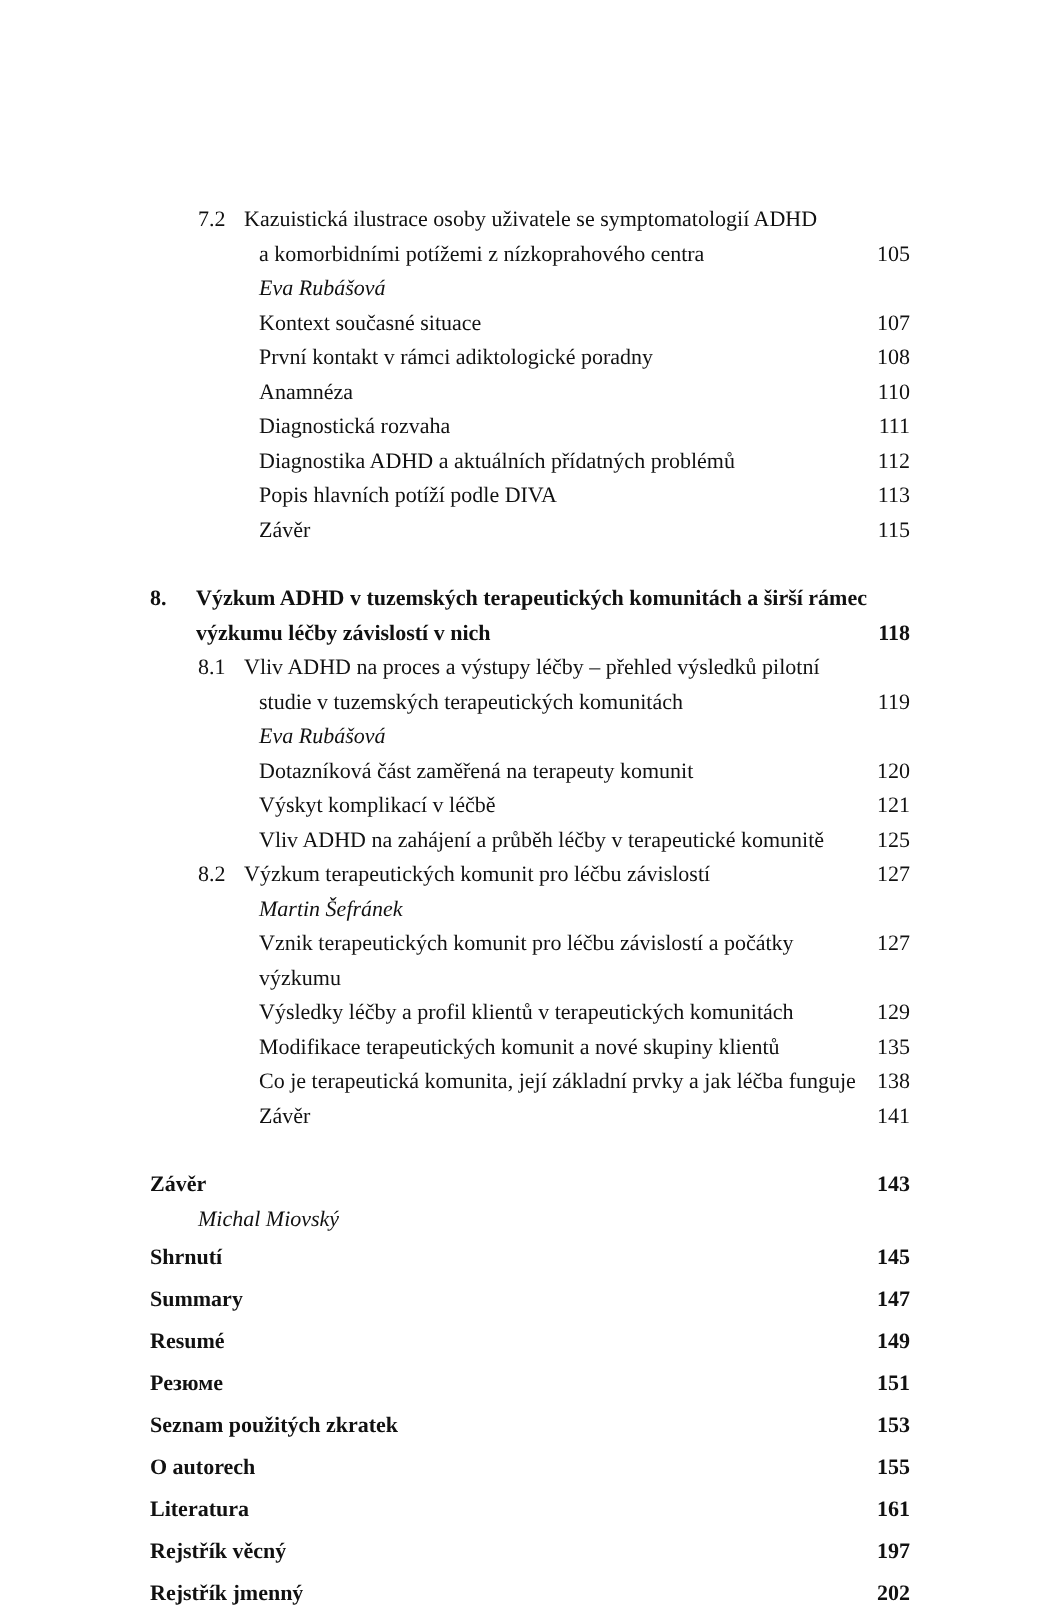7.2 Kazuistická ilustrace osoby uživatele se symptomatologií ADHD
a komorbidními potížemi z nízkoprahového centra 105
Eva Rubášová
Kontext současné situace 107
První kontakt v rámci adiktologické poradny 108
Anamnéza 110
Diagnostická rozvaha 111
Diagnostika ADHD a aktuálních přídatných problémů 112
Popis hlavních potíží podle DIVA 113
Závěr 115
8. Výzkum ADHD v tuzemských terapeutických komunitách a širší rámec
výzkumu léčby závislostí v nich 118
8.1 Vliv ADHD na proces a výstupy léčby – přehled výsledků pilotní
studie v tuzemských terapeutických komunitách 119
Eva Rubášová
Dotazníková část zaměřená na terapeuty komunit 120
Výskyt komplikací v léčbě 121
Vliv ADHD na zahájení a průběh léčby v terapeutické komunitě 125
8.2 Výzkum terapeutických komunit pro léčbu závislostí 127
Martin Šefránek
Vznik terapeutických komunit pro léčbu závislostí a počátky výzkumu 127
Výsledky léčby a profil klientů v terapeutických komunitách 129
Modifikace terapeutických komunit a nové skupiny klientů 135
Co je terapeutická komunita, její základní prvky a jak léčba funguje 138
Závěr 141
Závěr 143
Michal Miovský
Shrnutí 145
Summary 147
Resumé 149
Резюме 151
Seznam použitých zkratek 153
O autorech 155
Literatura 161
Rejstřík věcný 197
Rejstřík jmenný 202